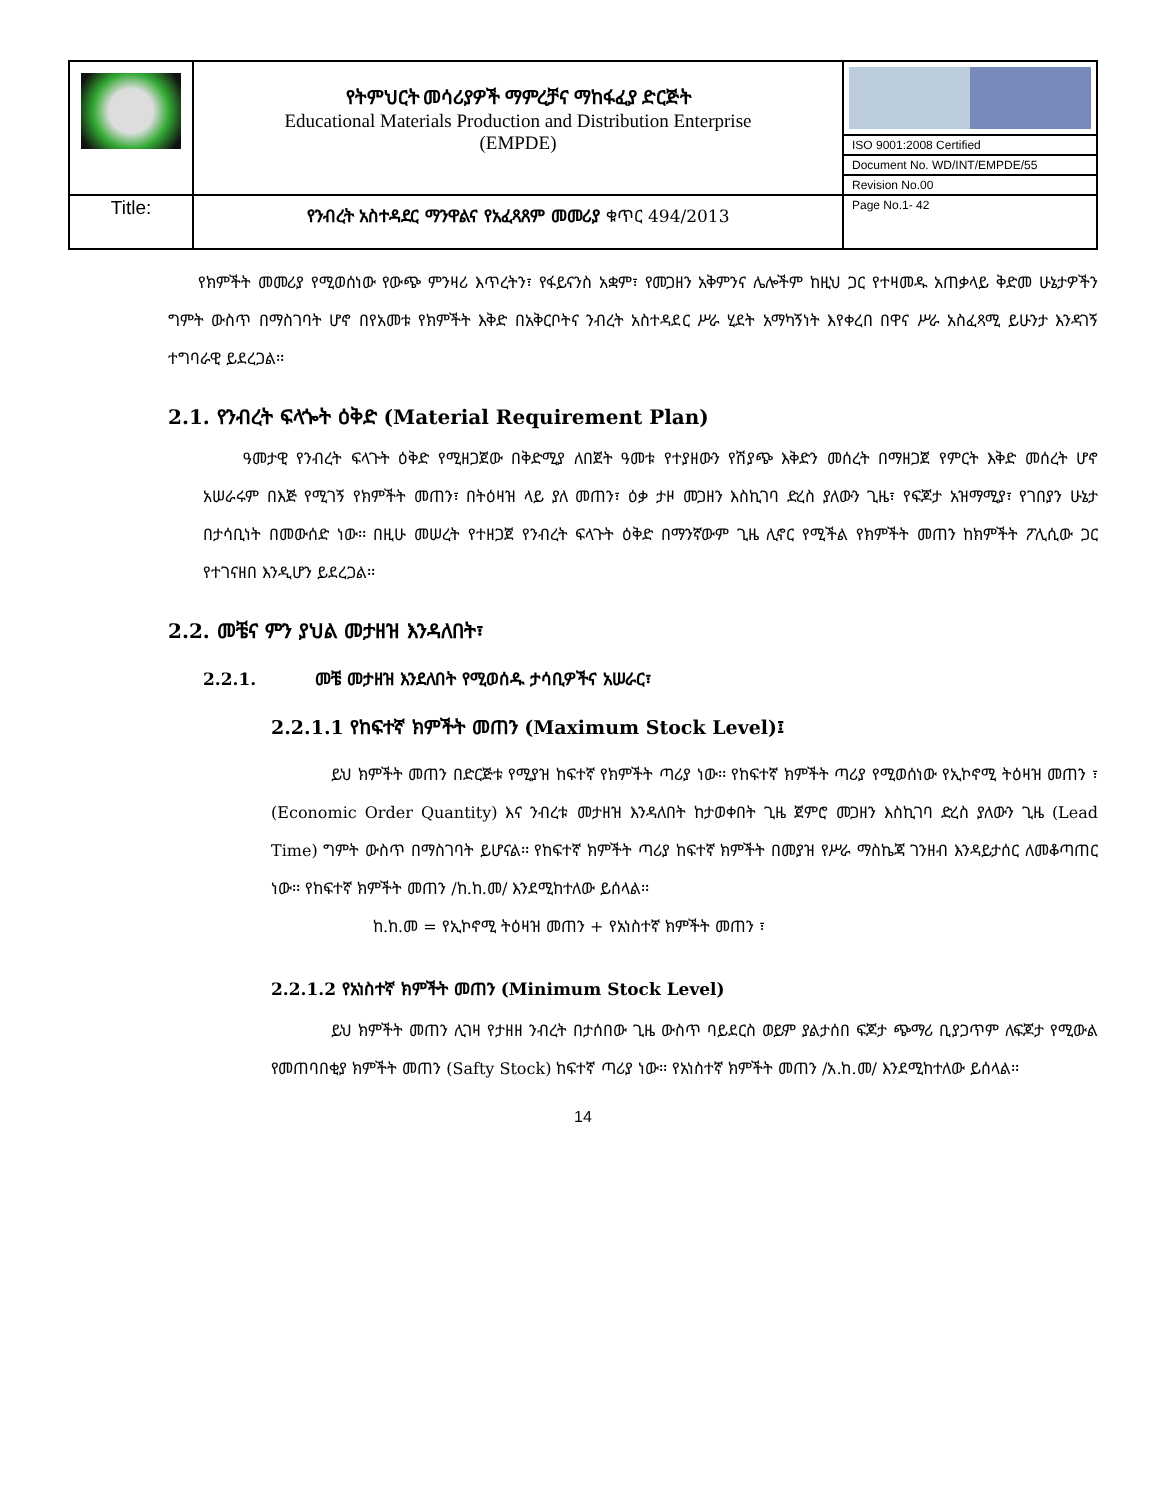| | የትምህርት መሳሪያዎች ማምረቻና ማከፋፈያ ድርጅት Educational Materials Production and Distribution Enterprise (EMPDE) | |
| | | ISO 9001:2008 Certified |
| | | Document No. WD/INT/EMPDE/55 |
| | | Revision No.00 |
| Title: | የንብረት አስተዳደር ማንዋልና የአፈጻጸም መመሪያ ቁጥር 494/2013 | Page No.1- 42 |
የክምችት መመሪያ የሚወሰነው የውጭ ምንዛሪ እጥረትን፣ የፋይናንስ አቋም፣ የመጋዘን አቅምንና ሌሎችም ከዚህ ጋር የተዛመዱ አጠቃላይ ቅድመ ሁኔታዎችን ግምት ውስጥ በማስገባት ሆኖ በየአመቱ የክምችት እቅድ በአቅርቦትና ንብረት አስተዳደር ሥራ ሂደት አማካኝነት እየቀረበ በዋና ሥራ አስፈጻሚ ይሁንታ እንዳገኝ ተግባራዊ ይደረጋል፡፡
2.1. የንብረት ፍላጐት ዕቅድ (Material Requirement Plan)
ዓመታዊ የንብረት ፍላጉት ዕቅድ የሚዘጋጀው በቅድሚያ ለበጀት ዓመቱ የተያዘውን የሽያጭ እቅድን መሰረት በማዘጋጀ የምርት እቅድ መሰረት ሆኖ አሠራሩም በእጅ የሚገኝ የክምችት መጠን፣ በትዕዛዝ ላይ ያለ መጠን፣ ዕቃ ታዞ መጋዘን እስኪገባ ድረስ ያለውን ጊዜ፣ የፍጆታ አዝማሚያ፣ የገበያን ሁኔታ በታሳቢነት በመውሰድ ነው፡፡ በዚሁ መሠረት የተዘጋጀ የንብረት ፍላጉት ዕቅድ በማንኛውም ጊዜ ሊኖር የሚችል የክምችት መጠን ከክምችት ፖሊሲው ጋር የተገናዘበ እንዲሆን ይደረጋል፡፡
2.2. መቼና ምን ያህል መታዘዝ እንዳለበት፣
2.2.1. መቼ መታዘዝ እንደለበት የሚወሰዱ ታሳቢዎችና አሠራር፣
2.2.1.1 የከፍተኛ ክምችት መጠን (Maximum Stock Level)፤
ይህ ክምችት መጠን በድርጅቱ የሚያዝ ከፍተኛ የክምችት ጣሪያ ነው፡፡ የከፍተኛ ክምችት ጣሪያ የሚወሰነው የኢኮኖሚ ትዕዛዝ መጠን ፣ (Economic Order Quantity) እና ንብረቱ መታዘዝ እንዳለበት ከታወቀበት ጊዜ ጀምሮ መጋዘን እስኪገባ ድረስ ያለውን ጊዜ (Lead Time) ግምት ውስጥ በማስገባት ይሆናል፡፡ የከፍተኛ ክምችት ጣሪያ ከፍተኛ ክምችት በመያዝ የሥራ ማስኬጃ ገንዘብ እንዳይታሰር ለመቆጣጠር ነው፡፡ የከፍተኛ ክምችት መጠን /ከ.ከ.መ/ እንደሚከተለው ይሰላል፡፡
ከ.ከ.መ = የኢኮኖሚ ትዕዛዝ መጠን + የአነስተኛ ክምችት መጠን ፣
2.2.1.2 የአነስተኛ ክምችት መጠን (Minimum Stock Level)
ይህ ክምችት መጠን ሊገዛ የታዘዘ ንብረት በታሰበው ጊዜ ውስጥ ባይደርስ ወይም ያልታሰበ ፍጆታ ጭማሪ ቢያጋጥም ለፍጆታ የሚውል የመጠባበቂያ ክምችት መጠን (Safty Stock) ከፍተኛ ጣሪያ ነው፡፡ የአነስተኛ ክምችት መጠን /አ.ከ.መ/ እንደሚከተለው ይሰላል፡፡
14